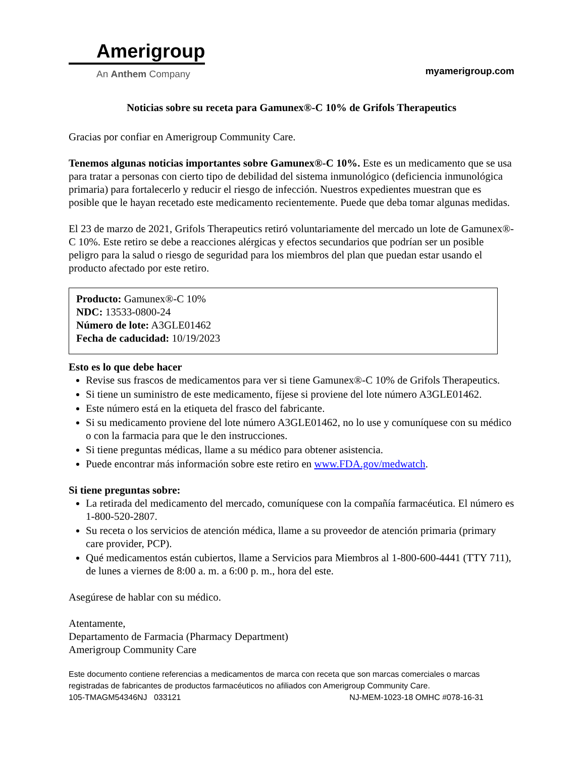Amerigroup
An Anthem Company
myamerigroup.com
Noticias sobre su receta para Gamunex®-C 10% de Grifols Therapeutics
Gracias por confiar en Amerigroup Community Care.
Tenemos algunas noticias importantes sobre Gamunex®-C 10%. Este es un medicamento que se usa para tratar a personas con cierto tipo de debilidad del sistema inmunológico (deficiencia inmunológica primaria) para fortalecerlo y reducir el riesgo de infección. Nuestros expedientes muestran que es posible que le hayan recetado este medicamento recientemente. Puede que deba tomar algunas medidas.
El 23 de marzo de 2021, Grifols Therapeutics retiró voluntariamente del mercado un lote de Gamunex®-C 10%. Este retiro se debe a reacciones alérgicas y efectos secundarios que podrían ser un posible peligro para la salud o riesgo de seguridad para los miembros del plan que puedan estar usando el producto afectado por este retiro.
Producto: Gamunex®-C 10%
NDC: 13533-0800-24
Número de lote: A3GLE01462
Fecha de caducidad: 10/19/2023
Esto es lo que debe hacer
Revise sus frascos de medicamentos para ver si tiene Gamunex®-C 10% de Grifols Therapeutics.
Si tiene un suministro de este medicamento, fíjese si proviene del lote número A3GLE01462.
Este número está en la etiqueta del frasco del fabricante.
Si su medicamento proviene del lote número A3GLE01462, no lo use y comuníquese con su médico o con la farmacia para que le den instrucciones.
Si tiene preguntas médicas, llame a su médico para obtener asistencia.
Puede encontrar más información sobre este retiro en www.FDA.gov/medwatch.
Si tiene preguntas sobre:
La retirada del medicamento del mercado, comuníquese con la compañía farmacéutica. El número es 1-800-520-2807.
Su receta o los servicios de atención médica, llame a su proveedor de atención primaria (primary care provider, PCP).
Qué medicamentos están cubiertos, llame a Servicios para Miembros al 1-800-600-4441 (TTY 711), de lunes a viernes de 8:00 a. m. a 6:00 p. m., hora del este.
Asegúrese de hablar con su médico.
Atentamente,
Departamento de Farmacia (Pharmacy Department)
Amerigroup Community Care
Este documento contiene referencias a medicamentos de marca con receta que son marcas comerciales o marcas registradas de fabricantes de productos farmacéuticos no afiliados con Amerigroup Community Care.
105-TMAGM54346NJ 033121 NJ-MEM-1023-18 OMHC #078-16-31